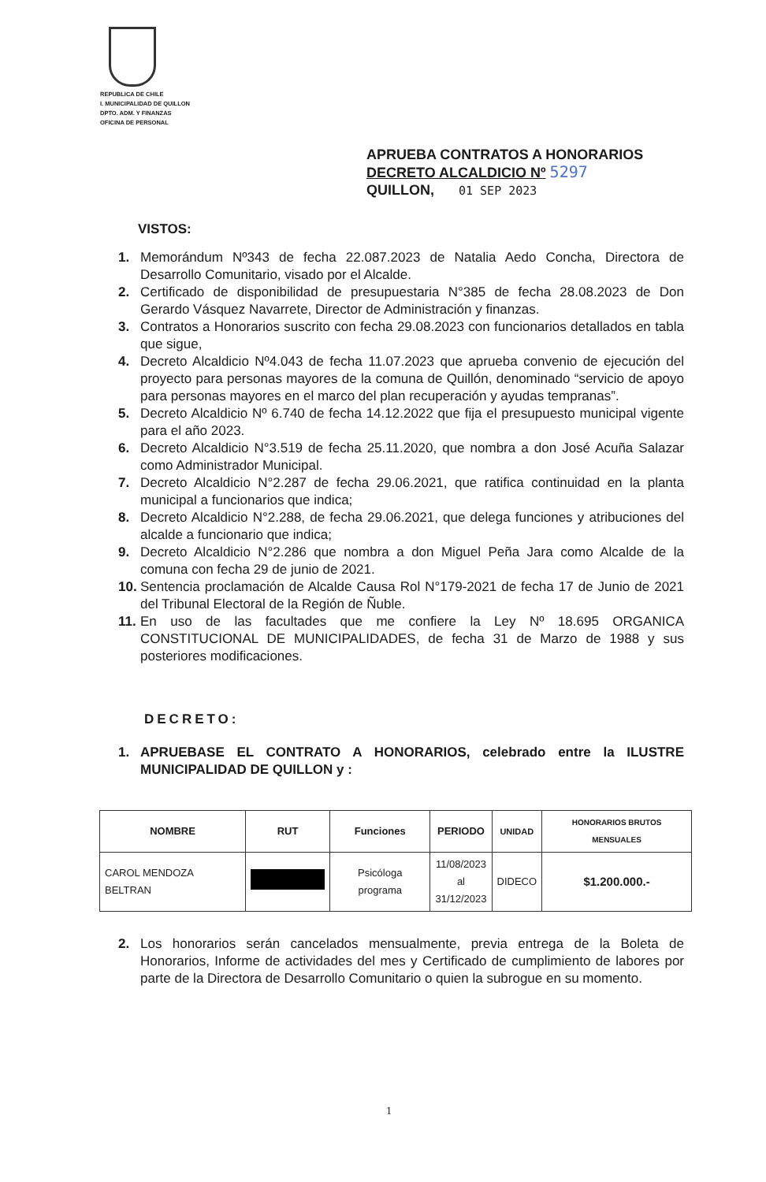REPUBLICA DE CHILE
I. MUNICIPALIDAD DE QUILLON
DPTO. ADM. Y FINANZAS
OFICINA DE PERSONAL
APRUEBA CONTRATOS A HONORARIOS
DECRETO ALCALDICIO Nº 5297
QUILLON, 01 SEP 2023
VISTOS:
1. Memorándum Nº343 de fecha 22.087.2023 de Natalia Aedo Concha, Directora de Desarrollo Comunitario, visado por el Alcalde.
2. Certificado de disponibilidad de presupuestaria N°385 de fecha 28.08.2023 de Don Gerardo Vásquez Navarrete, Director de Administración y finanzas.
3. Contratos a Honorarios suscrito con fecha 29.08.2023 con funcionarios detallados en tabla que sigue,
4. Decreto Alcaldicio Nº4.043 de fecha 11.07.2023 que aprueba convenio de ejecución del proyecto para personas mayores de la comuna de Quillón, denominado “servicio de apoyo para personas mayores en el marco del plan recuperación y ayudas tempranas”.
5. Decreto Alcaldicio Nº 6.740 de fecha 14.12.2022 que fija el presupuesto municipal vigente para el año 2023.
6. Decreto Alcaldicio N°3.519 de fecha 25.11.2020, que nombra a don José Acuña Salazar como Administrador Municipal.
7. Decreto Alcaldicio N°2.287 de fecha 29.06.2021, que ratifica continuidad en la planta municipal a funcionarios que indica;
8. Decreto Alcaldicio N°2.288, de fecha 29.06.2021, que delega funciones y atribuciones del alcalde a funcionario que indica;
9. Decreto Alcaldicio N°2.286 que nombra a don Miguel Peña Jara como Alcalde de la comuna con fecha 29 de junio de 2021.
10. Sentencia proclamación de Alcalde Causa Rol N°179-2021 de fecha 17 de Junio de 2021 del Tribunal Electoral de la Región de Ñuble.
11. En uso de las facultades que me confiere la Ley Nº 18.695 ORGANICA CONSTITUCIONAL DE MUNICIPALIDADES, de fecha 31 de Marzo de 1988 y sus posteriores modificaciones.
DECRETO:
1. APRUEBASE EL CONTRATO A HONORARIOS, celebrado entre la ILUSTRE MUNICIPALIDAD DE QUILLON y :
| NOMBRE | RUT | Funciones | PERIODO | UNIDAD | HONORARIOS BRUTOS MENSUALES |
| --- | --- | --- | --- | --- | --- |
| CAROL MENDOZA BELTRAN | | Psicóloga programa | 11/08/2023 al 31/12/2023 | DIDECO | $1.200.000.- |
2. Los honorarios serán cancelados mensualmente, previa entrega de la Boleta de Honorarios, Informe de actividades del mes y Certificado de cumplimiento de labores por parte de la Directora de Desarrollo Comunitario o quien la subrogue en su momento.
1